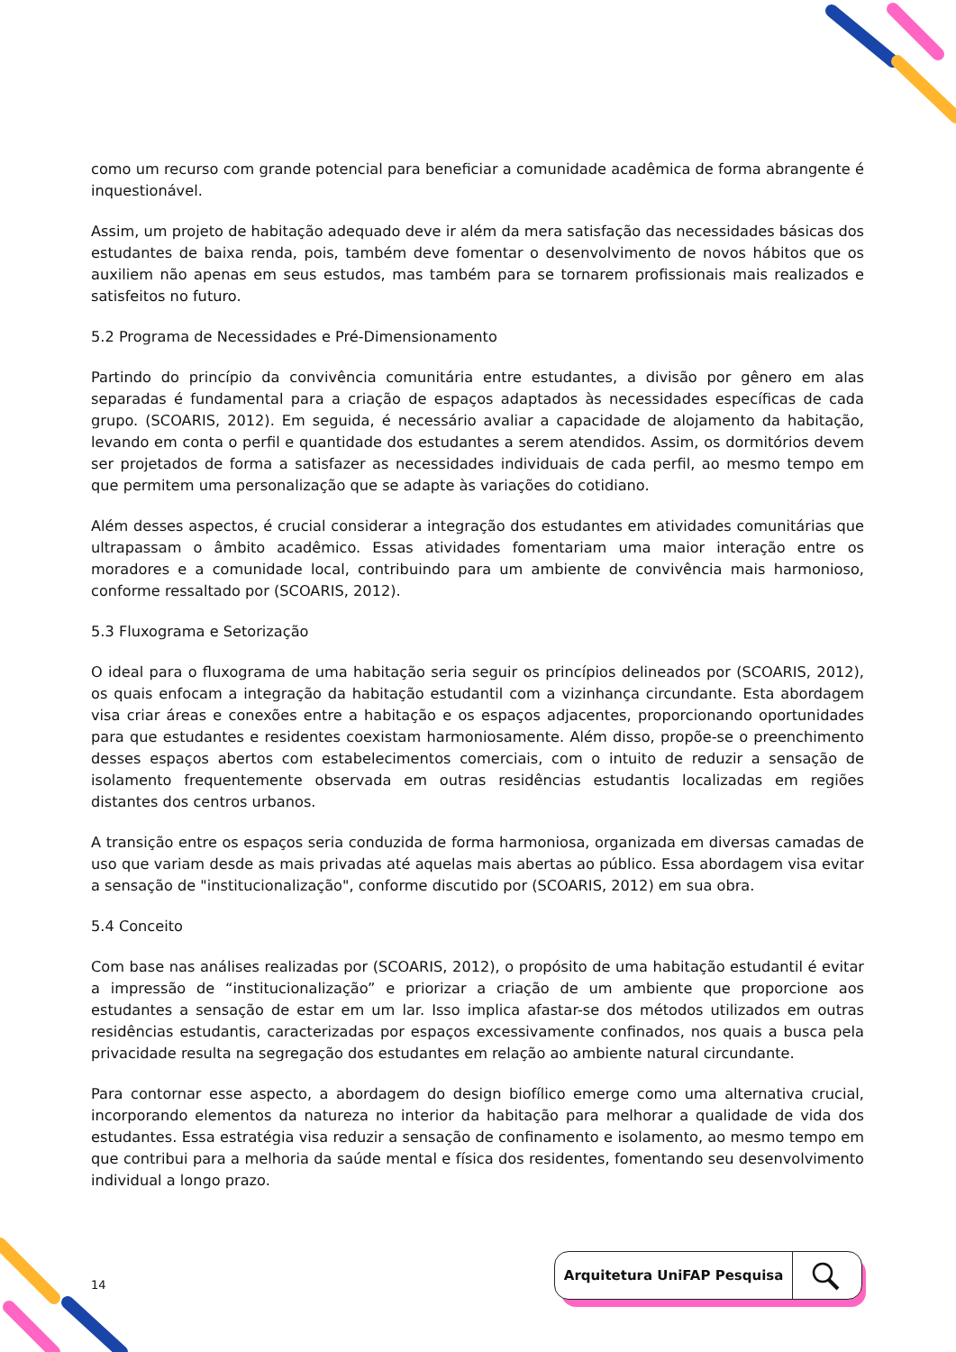como um recurso com grande potencial para beneficiar a comunidade acadêmica de forma abrangente é inquestionável.
Assim, um projeto de habitação adequado deve ir além da mera satisfação das necessidades básicas dos estudantes de baixa renda, pois, também deve fomentar o desenvolvimento de novos hábitos que os auxiliem não apenas em seus estudos, mas também para se tornarem profissionais mais realizados e satisfeitos no futuro.
5.2 Programa de Necessidades e Pré-Dimensionamento
Partindo do princípio da convivência comunitária entre estudantes, a divisão por gênero em alas separadas é fundamental para a criação de espaços adaptados às necessidades específicas de cada grupo. (SCOARIS, 2012). Em seguida, é necessário avaliar a capacidade de alojamento da habitação, levando em conta o perfil e quantidade dos estudantes a serem atendidos. Assim, os dormitórios devem ser projetados de forma a satisfazer as necessidades individuais de cada perfil, ao mesmo tempo em que permitem uma personalização que se adapte às variações do cotidiano.
Além desses aspectos, é crucial considerar a integração dos estudantes em atividades comunitárias que ultrapassam o âmbito acadêmico. Essas atividades fomentariam uma maior interação entre os moradores e a comunidade local, contribuindo para um ambiente de convivência mais harmonioso, conforme ressaltado por (SCOARIS, 2012).
5.3 Fluxograma e Setorização
O ideal para o fluxograma de uma habitação seria seguir os princípios delineados por (SCOARIS, 2012), os quais enfocam a integração da habitação estudantil com a vizinhança circundante. Esta abordagem visa criar áreas e conexões entre a habitação e os espaços adjacentes, proporcionando oportunidades para que estudantes e residentes coexistam harmoniosamente. Além disso, propõe-se o preenchimento desses espaços abertos com estabelecimentos comerciais, com o intuito de reduzir a sensação de isolamento frequentemente observada em outras residências estudantis localizadas em regiões distantes dos centros urbanos.
A transição entre os espaços seria conduzida de forma harmoniosa, organizada em diversas camadas de uso que variam desde as mais privadas até aquelas mais abertas ao público. Essa abordagem visa evitar a sensação de "institucionalização", conforme discutido por (SCOARIS, 2012) em sua obra.
5.4 Conceito
Com base nas análises realizadas por (SCOARIS, 2012), o propósito de uma habitação estudantil é evitar a impressão de “institucionalização” e priorizar a criação de um ambiente que proporcione aos estudantes a sensação de estar em um lar. Isso implica afastar-se dos métodos utilizados em outras residências estudantis, caracterizadas por espaços excessivamente confinados, nos quais a busca pela privacidade resulta na segregação dos estudantes em relação ao ambiente natural circundante.
Para contornar esse aspecto, a abordagem do design biofílico emerge como uma alternativa crucial, incorporando elementos da natureza no interior da habitação para melhorar a qualidade de vida dos estudantes. Essa estratégia visa reduzir a sensação de confinamento e isolamento, ao mesmo tempo em que contribui para a melhoria da saúde mental e física dos residentes, fomentando seu desenvolvimento individual a longo prazo.
14
Arquitetura UniFAP Pesquisa